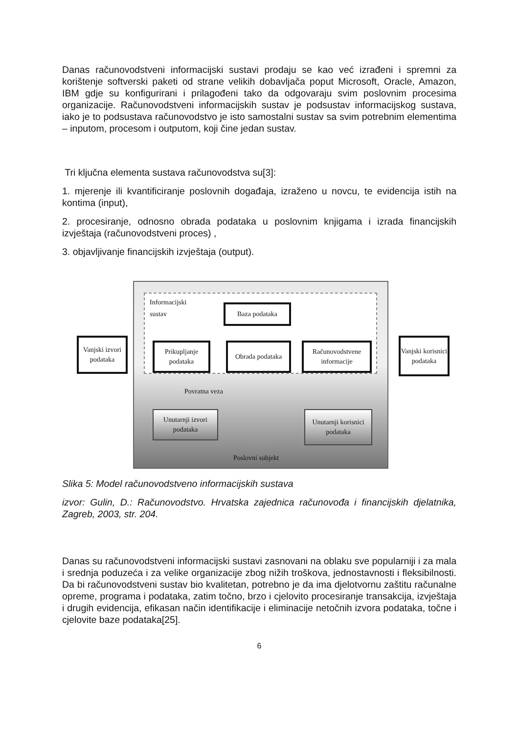Danas računovodstveni informacijski sustavi prodaju se kao već izrađeni i spremni za korištenje softverski paketi od strane velikih dobavljača poput Microsoft, Oracle, Amazon, IBM gdje su konfigurirani i prilagođeni tako da odgovaraju svim poslovnim procesima organizacije. Računovodstveni informacijskih sustav je podsustav informacijskog sustava, iako je to podsustava računovodstvo je isto samostalni sustav sa svim potrebnim elementima – inputom, procesom i outputom, koji čine jedan sustav.
Tri ključna elementa sustava računovodstva su[3]:
1. mjerenje ili kvantificiranje poslovnih događaja, izraženo u novcu, te evidencija istih na kontima (input),
2. procesiranje, odnosno obrada podataka u poslovnim knjigama i izrada financijskih izvještaja (računovodstveni proces) ,
3. objavljivanje financijskih izvještaja (output).
Informacijski
sustav
Baza podataka
Vanjski izvori podataka
Prikupljanje podataka
Obrada podataka
Računovodstvene informacije
Vanjski korisnici podataka
Povratna veza
Unutarnji izvori podataka
Unutarnji korisnici podataka
Poslovni subjekt
Slika 5: Model računovodstveno informacijskih sustava
izvor: Gulin, D.: Računovodstvo. Hrvatska zajednica računovođa i financijskih djelatnika, Zagreb, 2003, str. 204.
Danas su računovodstveni informacijski sustavi zasnovani na oblaku sve popularniji i za mala i srednja poduzeća i za velike organizacije zbog nižih troškova, jednostavnosti i fleksibilnosti. Da bi računovodstveni sustav bio kvalitetan, potrebno je da ima djelotvornu zaštitu računalne opreme, programa i podataka, zatim točno, brzo i cjelovito procesiranje transakcija, izvještaja i drugih evidencija, efikasan način identifikacije i eliminacije netočnih izvora podataka, točne i cjelovite baze podataka[25].
6